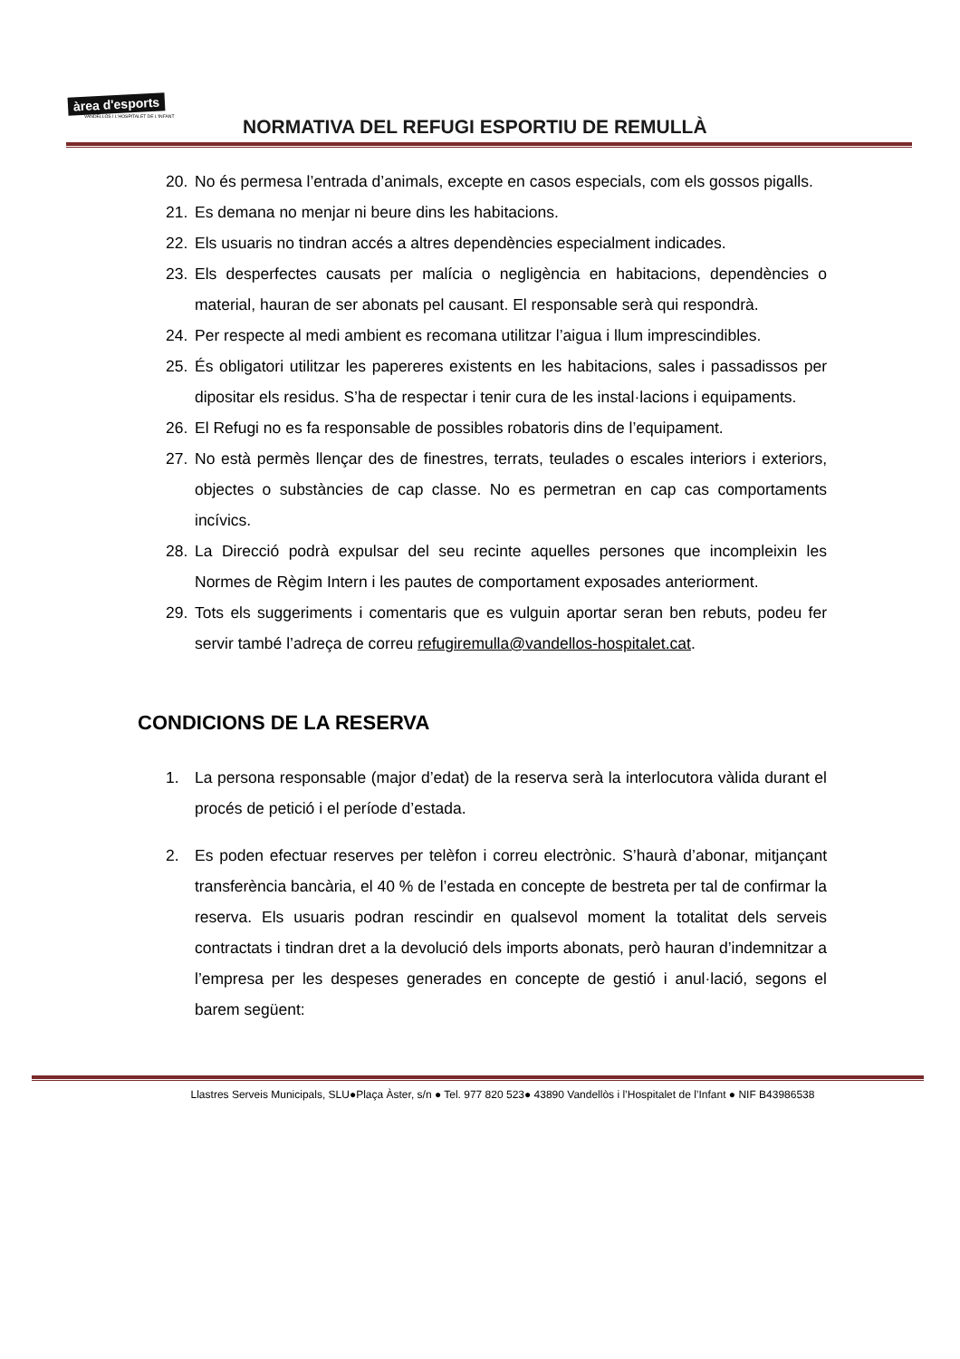àrea d'esports
VANDELLÒS I L'HOSPITALET DE L'INFANT
NORMATIVA DEL REFUGI ESPORTIU DE REMULLÀ
20. No és permesa l’entrada d’animals, excepte en casos especials, com els gossos pigalls.
21. Es demana no menjar ni beure dins les habitacions.
22. Els usuaris no tindran accés a altres dependències especialment indicades.
23. Els desperfectes causats per malícia o negligència en habitacions, dependències o material, hauran de ser abonats pel causant. El responsable serà qui respondrà.
24. Per respecte al medi ambient es recomana utilitzar l’aigua i llum imprescindibles.
25. És obligatori utilitzar les papereres existents en les habitacions, sales i passadissos per dipositar els residus. S’ha de respectar i tenir cura de les instal·lacions i equipaments.
26. El Refugi no es fa responsable de possibles robatoris dins de l’equipament.
27. No està permès llençar des de finestres, terrats, teulades o escales interiors i exteriors, objectes o substàncies de cap classe. No es permetran en cap cas comportaments incívics.
28. La Direcció podrà expulsar del seu recinte aquelles persones que incompleixin les Normes de Règim Intern i les pautes de comportament exposades anteriorment.
29. Tots els suggeriments i comentaris que es vulguin aportar seran ben rebuts, podeu fer servir també l’adreça de correu refugiremulla@vandellos-hospitalet.cat.
CONDICIONS DE LA RESERVA
1. La persona responsable (major d’edat) de la reserva serà la interlocutora vàlida durant el procés de petició i el període d’estada.
2. Es poden efectuar reserves per telèfon i correu electrònic. S’haurà d’abonar, mitjançant transferència bancària, el 40 % de l’estada en concepte de bestreta per tal de confirmar la reserva. Els usuaris podran rescindir en qualsevol moment la totalitat dels serveis contractats i tindran dret a la devolució dels imports abonats, però hauran d’indemnitzar a l’empresa per les despeses generades en concepte de gestió i anul·lació, segons el barem següent:
Llastres Serveis Municipals, SLU●Plaça Àster, s/n ● Tel. 977 820 523● 43890 Vandellòs i l’Hospitalet de l’Infant ● NIF B43986538